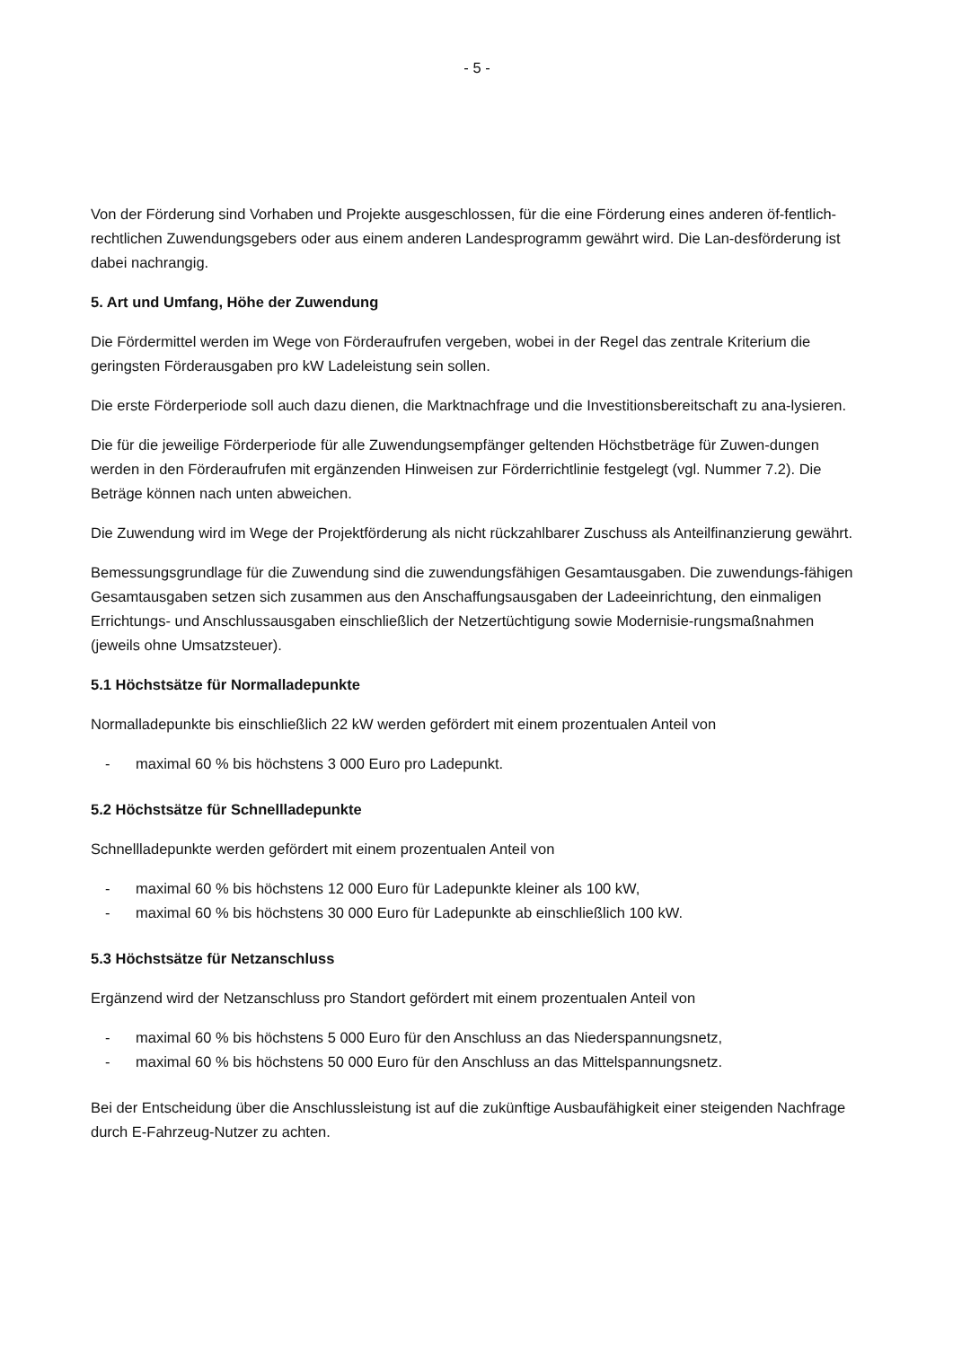- 5 -
Von der Förderung sind Vorhaben und Projekte ausgeschlossen, für die eine Förderung eines anderen öf-fentlich-rechtlichen Zuwendungsgebers oder aus einem anderen Landesprogramm gewährt wird. Die Lan-desförderung ist dabei nachrangig.
5. Art und Umfang, Höhe der Zuwendung
Die Fördermittel werden im Wege von Förderaufrufen vergeben, wobei in der Regel das zentrale Kriterium die geringsten Förderausgaben pro kW Ladeleistung sein sollen.
Die erste Förderperiode soll auch dazu dienen, die Marktnachfrage und die Investitionsbereitschaft zu ana-lysieren.
Die für die jeweilige Förderperiode für alle Zuwendungsempfänger geltenden Höchstbeträge für Zuwen-dungen werden in den Förderaufrufen mit ergänzenden Hinweisen zur Förderrichtlinie festgelegt (vgl. Nummer 7.2). Die Beträge können nach unten abweichen.
Die Zuwendung wird im Wege der Projektförderung als nicht rückzahlbarer Zuschuss als Anteilfinanzierung gewährt.
Bemessungsgrundlage für die Zuwendung sind die zuwendungsfähigen Gesamtausgaben. Die zuwendungs-fähigen Gesamtausgaben setzen sich zusammen aus den Anschaffungsausgaben der Ladeeinrichtung, den einmaligen Errichtungs- und Anschlussausgaben einschließlich der Netzertüchtigung sowie Modernisie-rungsmaßnahmen (jeweils ohne Umsatzsteuer).
5.1 Höchstsätze für Normalladepunkte
Normalladepunkte bis einschließlich 22 kW werden gefördert mit einem prozentualen Anteil von
- maximal 60 % bis höchstens 3 000 Euro pro Ladepunkt.
5.2 Höchstsätze für Schnellladepunkte
Schnellladepunkte werden gefördert mit einem prozentualen Anteil von
- maximal 60 % bis höchstens 12 000 Euro für Ladepunkte kleiner als 100 kW,
- maximal 60 % bis höchstens 30 000 Euro für Ladepunkte ab einschließlich 100 kW.
5.3 Höchstsätze für Netzanschluss
Ergänzend wird der Netzanschluss pro Standort gefördert mit einem prozentualen Anteil von
- maximal 60 % bis höchstens 5 000 Euro für den Anschluss an das Niederspannungsnetz,
- maximal 60 % bis höchstens 50 000 Euro für den Anschluss an das Mittelspannungsnetz.
Bei der Entscheidung über die Anschlussleistung ist auf die zukünftige Ausbaufähigkeit einer steigenden Nachfrage durch E-Fahrzeug-Nutzer zu achten.